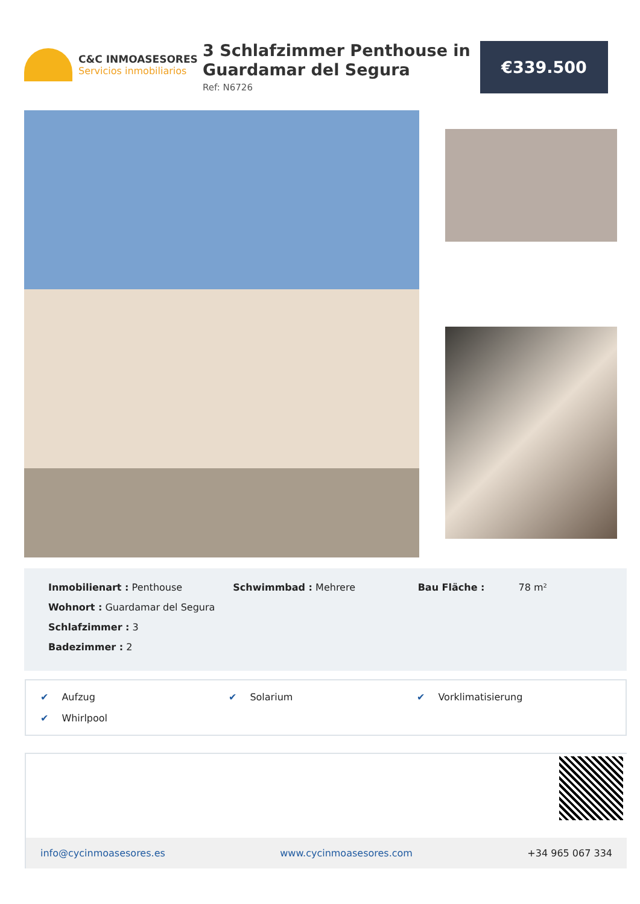C&C INMOASESORES
Servicios inmobiliarios
3 Schlafzimmer Penthouse in Guardamar del Segura
Ref: N6726
€339.500
Inmobilienart : Penthouse
Wohnort : Guardamar del Segura
Schlafzimmer : 3
Badezimmer : 2
Schwimmbad : Mehrere Bau Fläche : 78 m²
✔ Aufzug
✔ Solarium
✔ Vorklimatisierung
✔ Whirlpool
info@cycinmoasesores.es www.cycinmoasesores.com +34 965 067 334